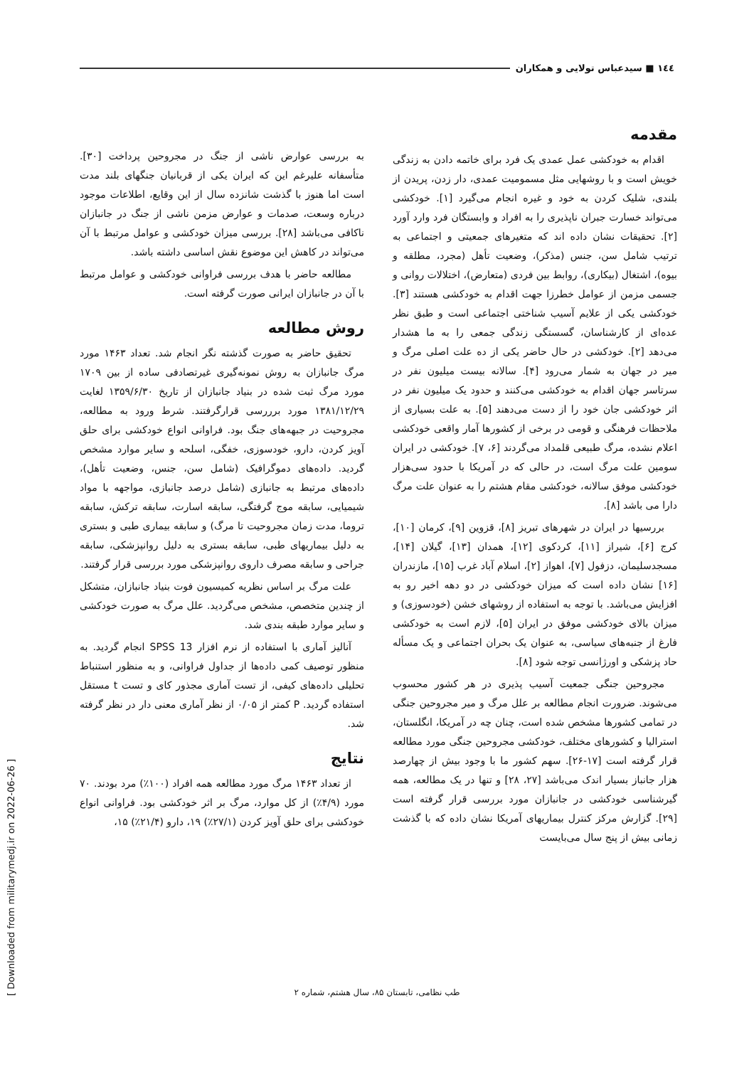١٤٤ ■ سیدعباس تولایی و همکاران
مقدمه
اقدام به خودکشی عمل عمدی یک فرد برای خاتمه دادن به زندگی خویش است و با روشهایی مثل مسمومیت عمدی، دار زدن، پریدن از بلندی، شلیک کردن به خود و غیره انجام می‌گیرد [١]. خودکشی می‌تواند خسارت جبران ناپذیری را به افراد و وابستگان فرد وارد آورد [٢]. تحقیقات نشان داده اند که متغیرهای جمعیتی و اجتماعی به ترتیب شامل سن، جنس (مذکر)، وضعیت تأهل (مجرد، مطلقه و بیوه)، اشتغال (بیکاری)، روابط بین فردی (متعارض)، اختلالات روانی و جسمی مزمن از عوامل خطرزا جهت اقدام به خودکشی هستند [٣]. خودکشی یکی از علایم آسیب شناختی اجتماعی است و طبق نظر عده‌ای از کارشناسان، گسستگی زندگی جمعی را به ما هشدار می‌دهد [٢]. خودکشی در حال حاضر یکی از ده علت اصلی مرگ و میر در جهان به شمار می‌رود [۴]. سالانه بیست میلیون نفر در سرتاسر جهان اقدام به خودکشی می‌کنند و حدود یک میلیون نفر در اثر خودکشی جان خود را از دست می‌دهند [۵]. به علت بسیاری از ملاحظات فرهنگی و قومی در برخی از کشورها آمار واقعی خودکشی اعلام نشده، مرگ طبیعی قلمداد می‌گردند [۶، ٧]. خودکشی در ایران سومین علت مرگ است، در حالی که در آمریکا با حدود سی‌هزار خودکشی موفق سالانه، خودکشی مقام هشتم را به عنوان علت مرگ دارا می باشد [٨].
بررسیها در ایران در شهرهای تبریز [٨]، قزوین [٩]، کرمان [١٠]، کرج [۶]، شیراز [١١]، کردکوی [١٢]، همدان [١٣]، گیلان [١۴]، مسجدسلیمان، دزفول [٧]، اهواز [٢]، اسلام آباد غرب [١۵]، مازندران [١۶] نشان داده است که میزان خودکشی در دو دهه اخیر رو به افزایش می‌باشد. با توجه به استفاده از روشهای خشن (خودسوزی) و میزان بالای خودکشی موفق در ایران [۵]، لازم است به خودکشی فارغ از جنبه‌های سیاسی، به عنوان یک بحران اجتماعی و یک مسأله حاد پزشکی و اورژانسی توجه شود [٨].
مجروحین جنگی جمعیت آسیب پذیری در هر کشور محسوب می‌شوند. ضرورت انجام مطالعه بر علل مرگ و میر مجروحین جنگی در تمامی کشورها مشخص شده است، چنان چه در آمریکا، انگلستان، استرالیا و کشورهای مختلف، خودکشی مجروحین جنگی مورد مطالعه قرار گرفته است [١٧-٢۶]. سهم کشور ما با وجود بیش از چهارصد هزار جانباز بسیار اندک می‌باشد [٢٧، ٢٨] و تنها در یک مطالعه، همه گیرشناسی خودکشی در جانبازان مورد بررسی قرار گرفته است [٢٩]. گزارش مرکز کنترل بیماریهای آمریکا نشان داده که با گذشت زمانی بیش از پنج سال می‌بایست
به بررسی عوارض ناشی از جنگ در مجروحین پرداخت [٣٠]. متأسفانه علیرغم این که ایران یکی از قربانیان جنگهای بلند مدت است اما هنوز با گذشت شانزده سال از این وقایع، اطلاعات موجود درباره وسعت، صدمات و عوارض مزمن ناشی از جنگ در جانبازان ناکافی می‌باشد [٢٨]. بررسی میزان خودکشی و عوامل مرتبط با آن می‌تواند در کاهش این موضوع نقش اساسی داشته باشد.
مطالعه حاضر با هدف بررسی فراوانی خودکشی و عوامل مرتبط با آن در جانبازان ایرانی صورت گرفته است.
روش مطالعه
تحقیق حاضر به صورت گذشته نگر انجام شد. تعداد ١۴۶٣ مورد مرگ جانبازان به روش نمونه‌گیری غیرتصادفی ساده از بین ١٧٠٩ مورد مرگ ثبت شده در بنیاد جانبازان از تاریخ ١٣۵٩/۶/٣٠ لغایت ١٣٨١/١٢/٢٩ مورد برررسی قرارگرفتند. شرط ورود به مطالعه، مجروحیت در جبهه‌های جنگ بود. فراوانی انواع خودکشی برای حلق آویز کردن، دارو، خودسوزی، خفگی، اسلحه و سایر موارد مشخص گردید. داده‌های دموگرافیک (شامل سن، جنس، وضعیت تأهل)، داده‌های مرتبط به جانبازی (شامل درصد جانبازی، مواجهه با مواد شیمیایی، سابقه موج گرفتگی، سابقه اسارت، سابقه ترکش، سابقه تروما، مدت زمان مجروحیت تا مرگ) و سابقه بیماری طبی و بستری به دلیل بیماریهای طبی، سابقه بستری به دلیل روانپزشکی، سابقه جراحی و سابقه مصرف داروی روانپزشکی مورد بررسی قرار گرفتند.
علت مرگ بر اساس نظریه کمیسیون فوت بنیاد جانبازان، متشکل از چندین متخصص، مشخص می‌گردید. علل مرگ به صورت خودکشی و سایر موارد طبقه بندی شد.
آنالیز آماری با استفاده از نرم افزار SPSS 13 انجام گردید. به منظور توصیف کمی داده‌ها از جداول فراوانی، و به منظور استنباط تحلیلی داده‌های کیفی، از تست آماری مجذور کای و تست t مستقل استفاده گردید. P کمتر از ٠/٠۵ از نظر آماری معنی دار در نظر گرفته شد.
نتایج
از تعداد ١۴۶٣ مرگ مورد مطالعه همه افراد (١٠٠٪) مرد بودند. ٧٠ مورد (۴/٩٪) از کل موارد، مرگ بر اثر خودکشی بود. فراوانی انواع خودکشی برای حلق آویز کردن (٢٧/١٪) ١٩، دارو (٢١/۴٪) ١۵،
طب نظامی، تابستان ٨۵، سال هشتم، شماره ٢
[ Downloaded from militarymedj.ir on 2022-06-26 ]